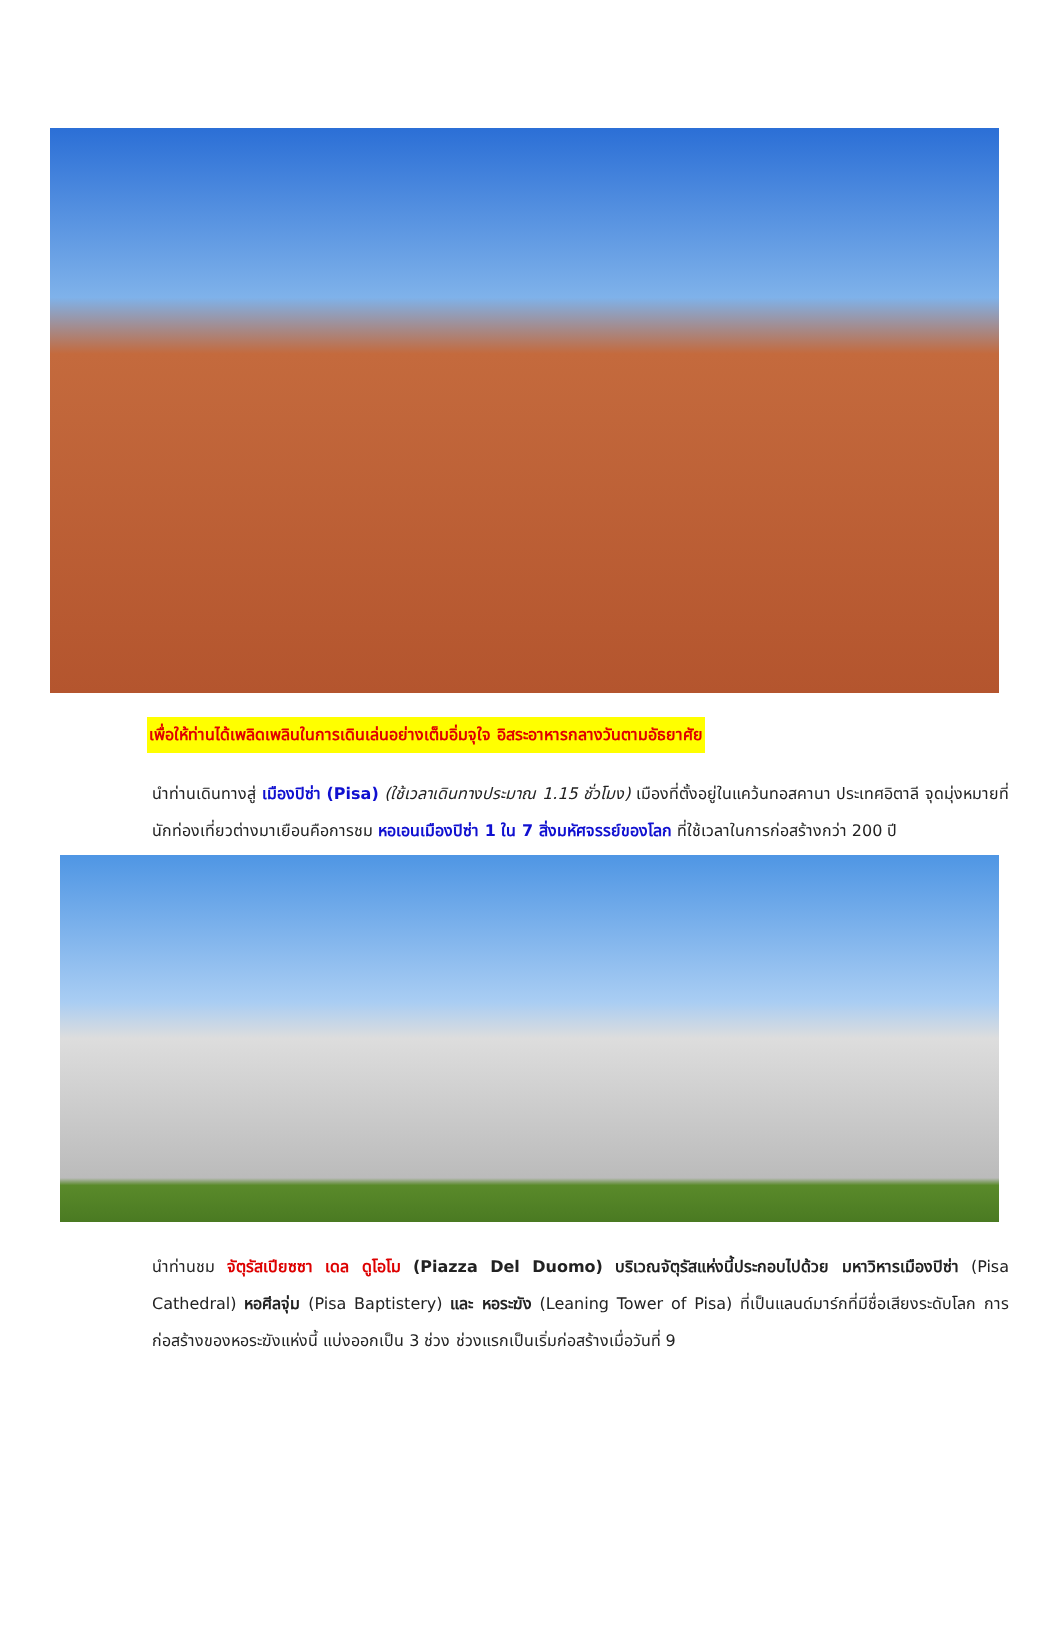เพื่อให้ท่านได้เพลิดเพลินในการเดินเล่นอย่างเต็มอิ่มจุใจ อิสระอาหารกลางวันตามอัธยาศัย
นำท่านเดินทางสู่ เมืองปิซ่า (Pisa) (ใช้เวลาเดินทางประมาณ 1.15 ชั่วโมง) เมืองที่ตั้งอยู่ในแคว้นทอสคานา ประเทศอิตาลี จุดมุ่งหมายที่นักท่องเที่ยวต่างมาเยือนคือการชม หอเอนเมืองปิซ่า 1 ใน 7 สิ่งมหัศจรรย์ของโลก ที่ใช้เวลาในการก่อสร้างกว่า 200 ปี
นำท่านชม จัตุรัสเปียซซา เดล ดูโอโม (Piazza Del Duomo) บริเวณจัตุรัสแห่งนี้ประกอบไปด้วย มหาวิหารเมืองปิซ่า (Pisa Cathedral) หอศีลจุ่ม (Pisa Baptistery) และ หอระฆัง (Leaning Tower of Pisa) ที่เป็นแลนด์มาร์กที่มีชื่อเสียงระดับโลก การก่อสร้างของหอระฆังแห่งนี้ แบ่งออกเป็น 3 ช่วง ช่วงแรกเป็นเริ่มก่อสร้างเมื่อวันที่ 9